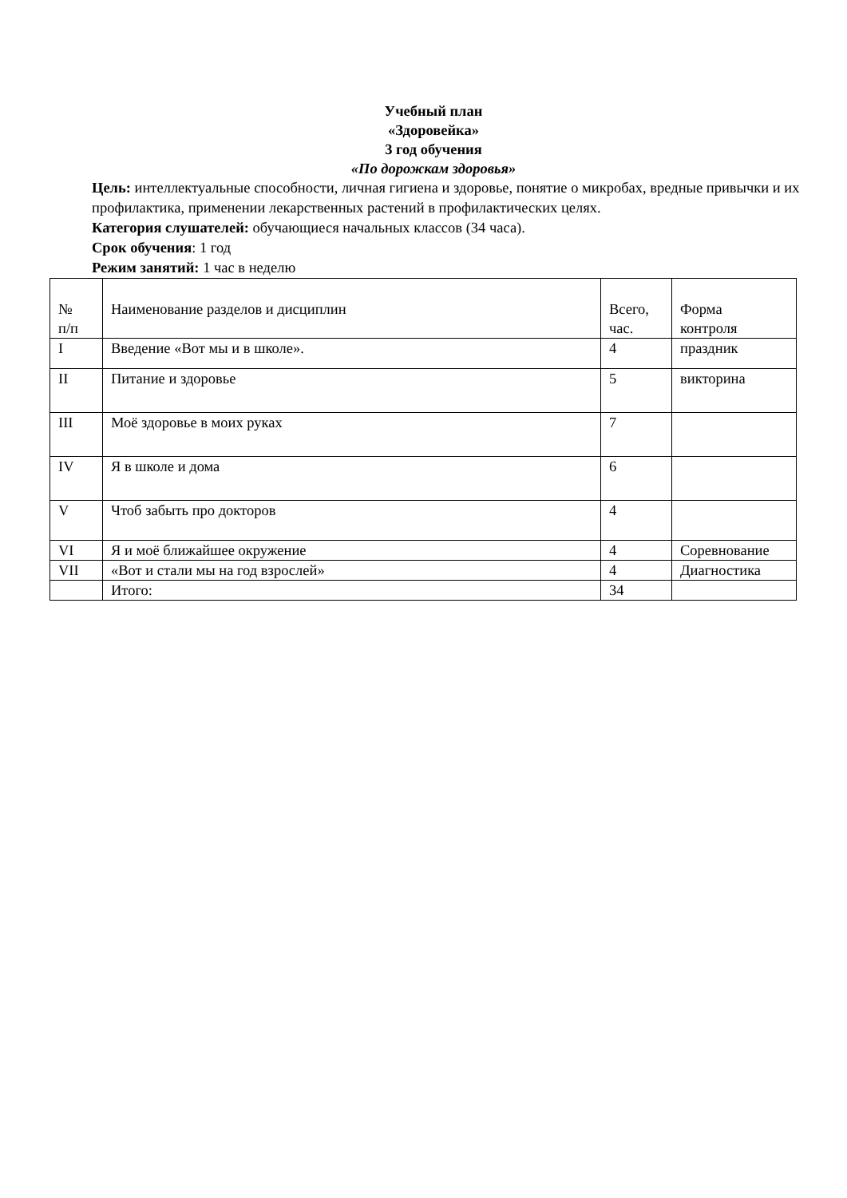Учебный план
«Здоровейка»
3 год обучения
«По дорожкам здоровья»
Цель: интеллектуальные способности, личная гигиена и здоровье, понятие о микробах, вредные привычки и их профилактика, применении лекарственных растений в профилактических целях.
Категория слушателей: обучающиеся начальных классов (34 часа).
Срок обучения: 1 год
Режим занятий: 1 час в неделю
| № п/п | Наименование разделов и дисциплин | Всего, час. | Форма контроля |
| I | Введение «Вот мы и в школе». | 4 | праздник |
| II | Питание и здоровье | 5 | викторина |
| III | Моё здоровье в моих руках | 7 | |
| IV | Я в школе и дома | 6 | |
| V | Чтоб забыть про докторов | 4 | |
| VI | Я и моё ближайшее окружение | 4 | Соревнование |
| VII | «Вот и стали мы на год взрослей» | 4 | Диагностика |
| | Итого: | 34 | |